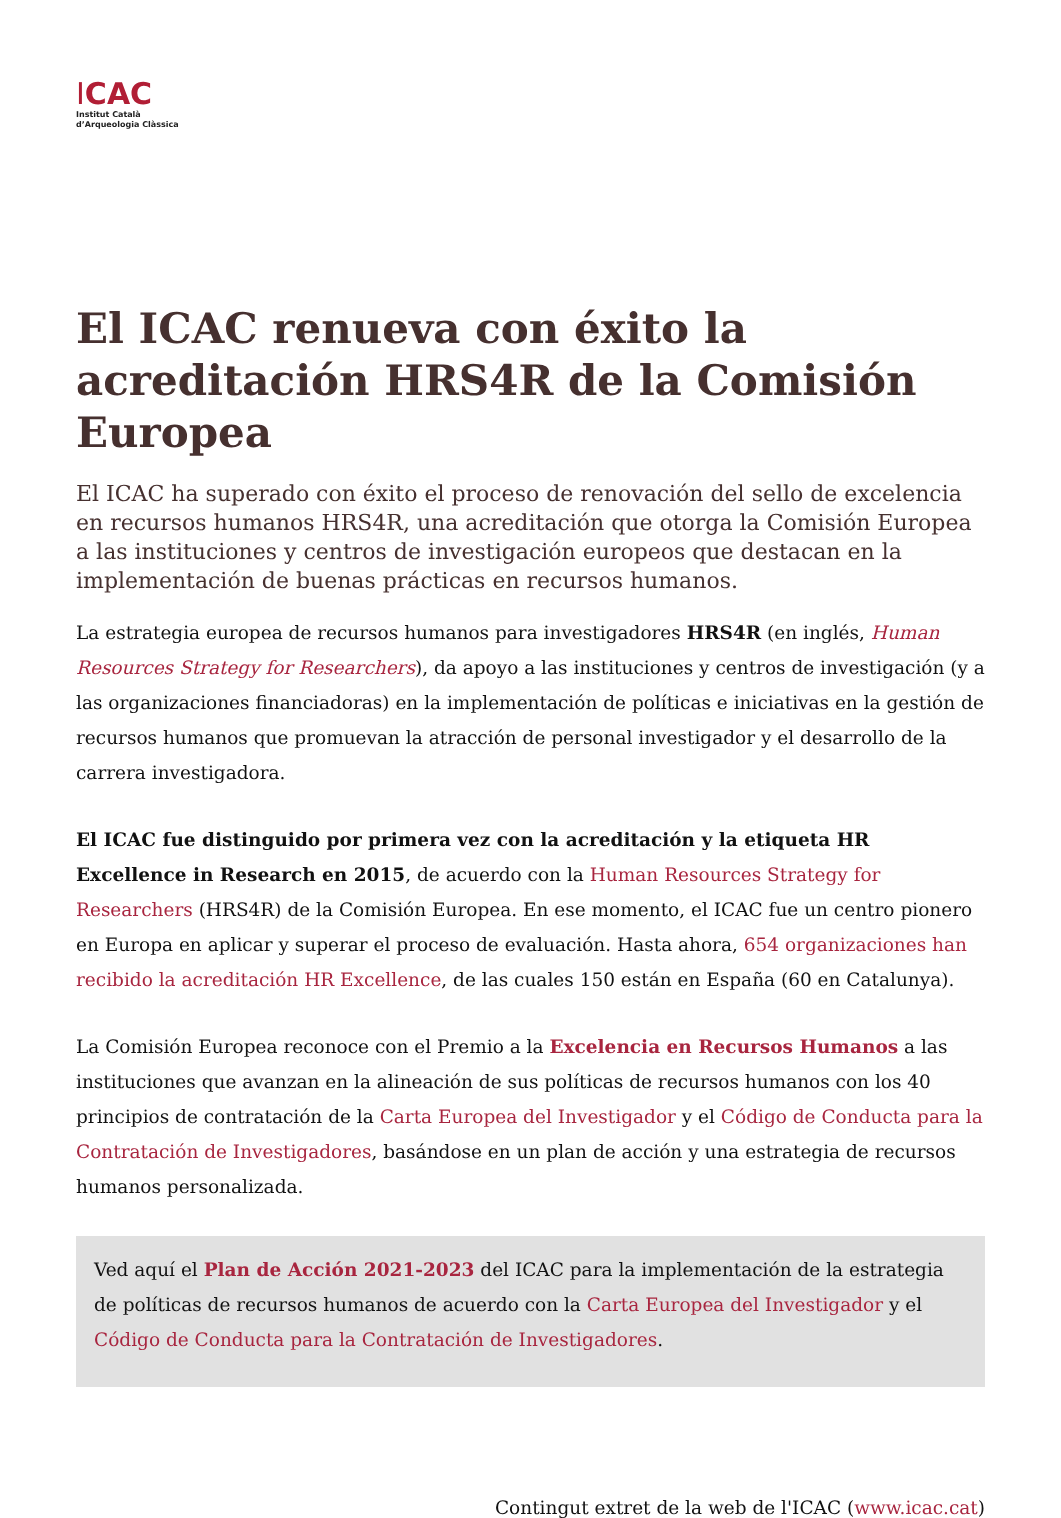ICAC
Institut Català
d’Arqueologia Clàssica
El ICAC renueva con éxito la acreditación HRS4R de la Comisión Europea
El ICAC ha superado con éxito el proceso de renovación del sello de excelencia en recursos humanos HRS4R, una acreditación que otorga la Comisión Europea a las instituciones y centros de investigación europeos que destacan en la implementación de buenas prácticas en recursos humanos.
La estrategia europea de recursos humanos para investigadores HRS4R (en inglés, Human Resources Strategy for Researchers), da apoyo a las instituciones y centros de investigación (y a las organizaciones financiadoras) en la implementación de políticas e iniciativas en la gestión de recursos humanos que promuevan la atracción de personal investigador y el desarrollo de la carrera investigadora.
El ICAC fue distinguido por primera vez con la acreditación y la etiqueta HR Excellence in Research en 2015, de acuerdo con la Human Resources Strategy for Researchers (HRS4R) de la Comisión Europea. En ese momento, el ICAC fue un centro pionero en Europa en aplicar y superar el proceso de evaluación. Hasta ahora, 654 organizaciones han recibido la acreditación HR Excellence, de las cuales 150 están en España (60 en Catalunya).
La Comisión Europea reconoce con el Premio a la Excelencia en Recursos Humanos a las instituciones que avanzan en la alineación de sus políticas de recursos humanos con los 40 principios de contratación de la Carta Europea del Investigador y el Código de Conducta para la Contratación de Investigadores, basándose en un plan de acción y una estrategia de recursos humanos personalizada.
Ved aquí el Plan de Acción 2021-2023 del ICAC para la implementación de la estrategia de políticas de recursos humanos de acuerdo con la Carta Europea del Investigador y el Código de Conducta para la Contratación de Investigadores.
Contingut extret de la web de l'ICAC (www.icac.cat)